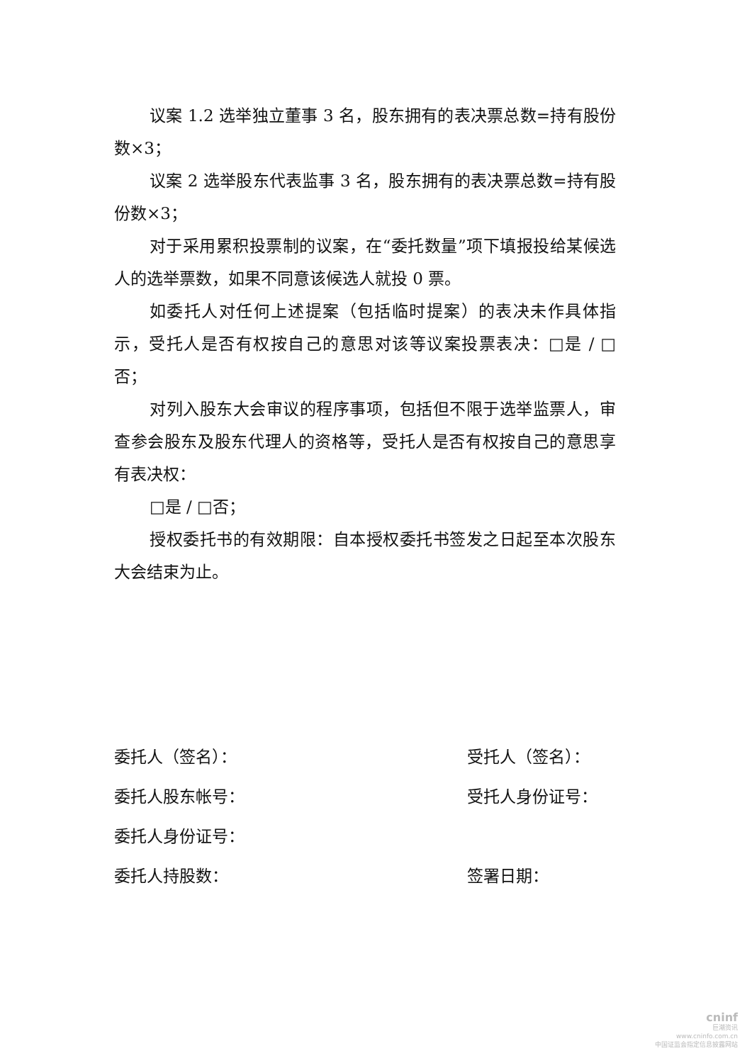议案 1.2 选举独立董事 3 名，股东拥有的表决票总数=持有股份数×3；
议案 2 选举股东代表监事 3 名，股东拥有的表决票总数=持有股份数×3；
对于采用累积投票制的议案，在“委托数量”项下填报投给某候选人的选举票数，如果不同意该候选人就投 0 票。
如委托人对任何上述提案（包括临时提案）的表决未作具体指示，受托人是否有权按自己的意思对该等议案投票表决：□是 / □否；
对列入股东大会审议的程序事项，包括但不限于选举监票人，审查参会股东及股东代理人的资格等，受托人是否有权按自己的意思享有表决权：
□是 / □否；
授权委托书的有效期限：自本授权委托书签发之日起至本次股东大会结束为止。
委托人（签名）： 受托人（签名）：
委托人股东帐号： 受托人身份证号：
委托人身份证号：
委托人持股数： 签署日期：
cninf
巨潮资讯
www.cninfo.com.cn
中国证监会指定信息披露网站